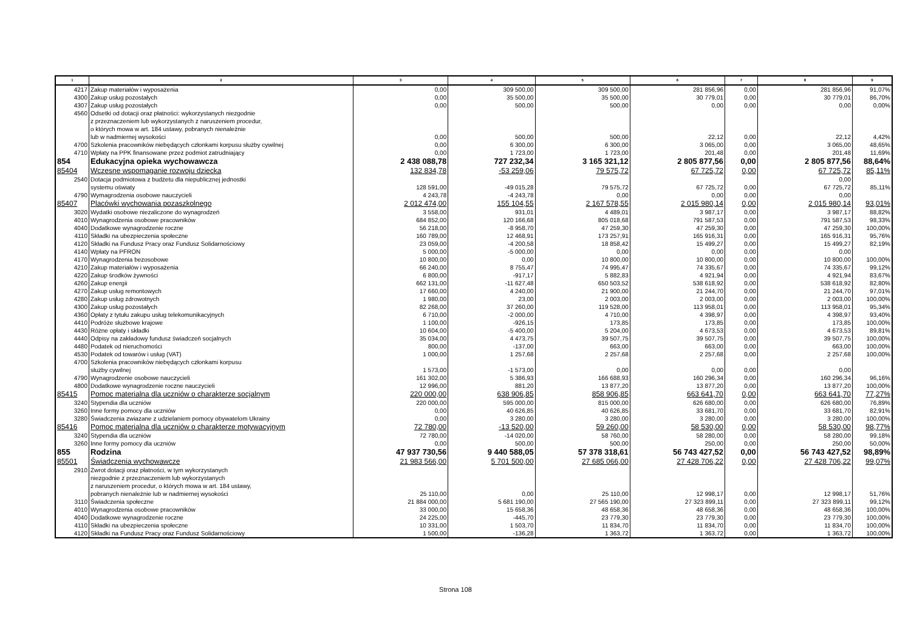| 1 | 2 | 3 | 4 | 5 | 6 | 7 | 8 | 9 |
| --- | --- | --- | --- | --- | --- | --- | --- | --- |
| 4217 | Zakup materiałów i wyposażenia | 0,00 | 309 500,00 | 309 500,00 | 281 856,96 | 0,00 | 281 856,96 | 91,07% |
| 4300 | Zakup usług pozostałych | 0,00 | 35 500,00 | 35 500,00 | 30 779,01 | 0,00 | 30 779,01 | 86,70% |
| 4307 | Zakup usług pozostałych | 0,00 | 500,00 | 500,00 | 0,00 | 0,00 | 0,00 | 0,00% |
| 4560 | Odsetki od dotacji oraz płatności: wykorzystanych niezgodnie z przeznaczeniem lub wykorzystanych z naruszeniem procedur, o których mowa w art. 184 ustawy, pobranych nienależnie lub w nadmiernej wysokości | 0,00 | 500,00 | 500,00 | 22,12 | 0,00 | 22,12 | 4,42% |
| 4700 | Szkolenia pracowników niebędących członkami korpusu służby cywilnej | 0,00 | 6 300,00 | 6 300,00 | 3 065,00 | 0,00 | 3 065,00 | 48,65% |
| 4710 | Wpłaty na PPK finansowane przez podmiot zatrudniający | 0,00 | 1 723,00 | 1 723,00 | 201,48 | 0,00 | 201,48 | 11,69% |
| 854 | Edukacyjna opieka wychowawcza | 2 438 088,78 | 727 232,34 | 3 165 321,12 | 2 805 877,56 | 0,00 | 2 805 877,56 | 88,64% |
| 85404 | Wczesne wspomaganie rozwoju dziecka | 132 834,78 | -53 259,06 | 79 575,72 | 67 725,72 | 0,00 | 67 725,72 | 85,11% |
| 2540 | Dotacja podmiotowa z budżetu dla niepublicznej jednostki systemu oświaty | 128 591,00 | -49 015,28 | 79 575,72 | 67 725,72 | 0,00 | 0,00 67 725,72 | 85,11% |
| 4790 | Wymagrodzenia osobowe nauczycieli | 4 243,78 | -4 243,78 | 0,00 | 0,00 | 0,00 | 0,00 | |
| 85407 | Placówki wychowania pozaszkolnego | 2 012 474,00 | 155 104,55 | 2 167 578,55 | 2 015 980,14 | 0,00 | 2 015 980,14 | 93,01% |
| 3020 | Wydatki osobowe niezaliczone do wynagrodzeń | 3 558,00 | 931,01 | 4 489,01 | 3 987,17 | 0,00 | 3 987,17 | 88,82% |
| 4010 | Wynagrodzenia osobowe pracowników | 684 852,00 | 120 166,68 | 805 018,68 | 791 587,53 | 0,00 | 791 587,53 | 98,33% |
| 4040 | Dodatkowe wynagrodzenie roczne | 56 218,00 | -8 958,70 | 47 259,30 | 47 259,30 | 0,00 | 47 259,30 | 100,00% |
| 4110 | Składki na ubezpieczenia społeczne | 160 789,00 | 12 468,91 | 173 257,91 | 165 916,31 | 0,00 | 165 916,31 | 95,76% |
| 4120 | Składki na Fundusz Pracy oraz Fundusz Solidarnościowy | 23 059,00 | -4 200,58 | 18 858,42 | 15 499,27 | 0,00 | 15 499,27 | 82,19% |
| 4140 | Wpłaty na PFRON | 5 000,00 | -5 000,00 | 0,00 | 0,00 | 0,00 | 0,00 | |
| 4170 | Wynagrodzenia bezosobowe | 10 800,00 | 0,00 | 10 800,00 | 10 800,00 | 0,00 | 10 800,00 | 100,00% |
| 4210 | Zakup materiałów i wyposażenia | 66 240,00 | 8 755,47 | 74 995,47 | 74 335,67 | 0,00 | 74 335,67 | 99,12% |
| 4220 | Zakup środków żywności | 6 800,00 | -917,17 | 5 882,83 | 4 921,94 | 0,00 | 4 921,94 | 83,67% |
| 4260 | Zakup energii | 662 131,00 | -11 627,48 | 650 503,52 | 538 618,92 | 0,00 | 538 618,92 | 82,80% |
| 4270 | Zakup usług remontowych | 17 660,00 | 4 240,00 | 21 900,00 | 21 244,70 | 0,00 | 21 244,70 | 97,01% |
| 4280 | Zakup usług zdrowotnych | 1 980,00 | 23,00 | 2 003,00 | 2 003,00 | 0,00 | 2 003,00 | 100,00% |
| 4300 | Zakup usług pozostałych | 82 268,00 | 37 260,00 | 119 528,00 | 113 958,01 | 0,00 | 113 958,01 | 95,34% |
| 4360 | Opłaty z tytułu zakupu usług telekomunikacyjnych | 6 710,00 | -2 000,00 | 4 710,00 | 4 398,97 | 0,00 | 4 398,97 | 93,40% |
| 4410 | Podróże służbowe krajowe | 1 100,00 | -926,15 | 173,85 | 173,85 | 0,00 | 173,85 | 100,00% |
| 4430 | Różne opłaty i składki | 10 604,00 | -5 400,00 | 5 204,00 | 4 673,53 | 0,00 | 4 673,53 | 89,81% |
| 4440 | Odpisy na zakładowy fundusz świadczeń socjalnych | 35 034,00 | 4 473,75 | 39 507,75 | 39 507,75 | 0,00 | 39 507,75 | 100,00% |
| 4480 | Podatek od nieruchomości | 800,00 | -137,00 | 663,00 | 663,00 | 0,00 | 663,00 | 100,00% |
| 4530 | Podatek od towarów i usług (VAT) | 1 000,00 | 1 257,68 | 2 257,68 | 2 257,68 | 0,00 | 2 257,68 | 100,00% |
| 4700 | Szkolenia pracowników niebędących członkami korpusu służby cywilnej | 1 573,00 | -1 573,00 | 0,00 | 0,00 | 0,00 | 0,00 | |
| 4790 | Wynagrodzenie osobowe nauczycieli | 161 302,00 | 5 386,93 | 166 688,93 | 160 296,34 | 0,00 | 160 296,34 | 96,16% |
| 4800 | Dodatkowe wynagrodzenie roczne nauczycieli | 12 996,00 | 881,20 | 13 877,20 | 13 877,20 | 0,00 | 13 877,20 | 100,00% |
| 85415 | Pomoc materialna dla uczniów o charakterze socjalnym | 220 000,00 | 638 906,85 | 858 906,85 | 663 641,70 | 0,00 | 663 641,70 | 77,27% |
| 3240 | Stypendia dla uczniów | 220 000,00 | 595 000,00 | 815 000,00 | 626 680,00 | 0,00 | 626 680,00 | 76,89% |
| 3260 | Inne formy pomocy dla uczniów | 0,00 | 40 626,85 | 40 626,85 | 33 681,70 | 0,00 | 33 681,70 | 82,91% |
| 3280 | Świadczenia zwiazane z udzielaniem pomocy obywatelom Ukrainy | 0,00 | 3 280,00 | 3 280,00 | 3 280,00 | 0,00 | 3 280,00 | 100,00% |
| 85416 | Pomoc materialna dla uczniów o charakterze motywacyjnym | 72 780,00 | -13 520,00 | 59 260,00 | 58 530,00 | 0,00 | 58 530,00 | 98,77% |
| 3240 | Stypendia dla uczniów | 72 780,00 | -14 020,00 | 58 760,00 | 58 280,00 | 0,00 | 58 280,00 | 99,18% |
| 3260 | Inne formy pomocy dla uczniów | 0,00 | 500,00 | 500,00 | 250,00 | 0,00 | 250,00 | 50,00% |
| 855 | Rodzina | 47 937 730,56 | 9 440 588,05 | 57 378 318,61 | 56 743 427,52 | 0,00 | 56 743 427,52 | 98,89% |
| 85501 | Świadczenia wychowawcze | 21 983 566,00 | 5 701 500,00 | 27 685 066,00 | 27 428 706,22 | 0,00 | 27 428 706,22 | 99,07% |
| 2910 | Zwrot dotacji oraz płatności, w tym wykorzystanych niezgodnie z przeznaczeniem lub wykorzystanych z naruszeniem procedur, o których mowa w art. 184 ustawy, pobranych nienależnie lub w nadmiernej wysokości | 25 110,00 | 0,00 | 25 110,00 | 12 998,17 | 0,00 | 12 998,17 | 51,76% |
| 3110 | Świadczenia społeczne | 21 884 000,00 | 5 681 190,00 | 27 565 190,00 | 27 323 899,11 | 0,00 | 27 323 899,11 | 99,12% |
| 4010 | Wynagrodzenia osobowe pracowników | 33 000,00 | 15 658,36 | 48 658,36 | 48 658,36 | 0,00 | 48 658,36 | 100,00% |
| 4040 | Dodatkowe wynagrodzenie roczne | 24 225,00 | -445,70 | 23 779,30 | 23 779,30 | 0,00 | 23 779,30 | 100,00% |
| 4110 | Składki na ubezpieczenia społeczne | 10 331,00 | 1 503,70 | 11 834,70 | 11 834,70 | 0,00 | 11 834,70 | 100,00% |
| 4120 | Składki na Fundusz Pracy oraz Fundusz Solidarnościowy | 1 500,00 | -136,28 | 1 363,72 | 1 363,72 | 0,00 | 1 363,72 | 100,00% |
Strona 108